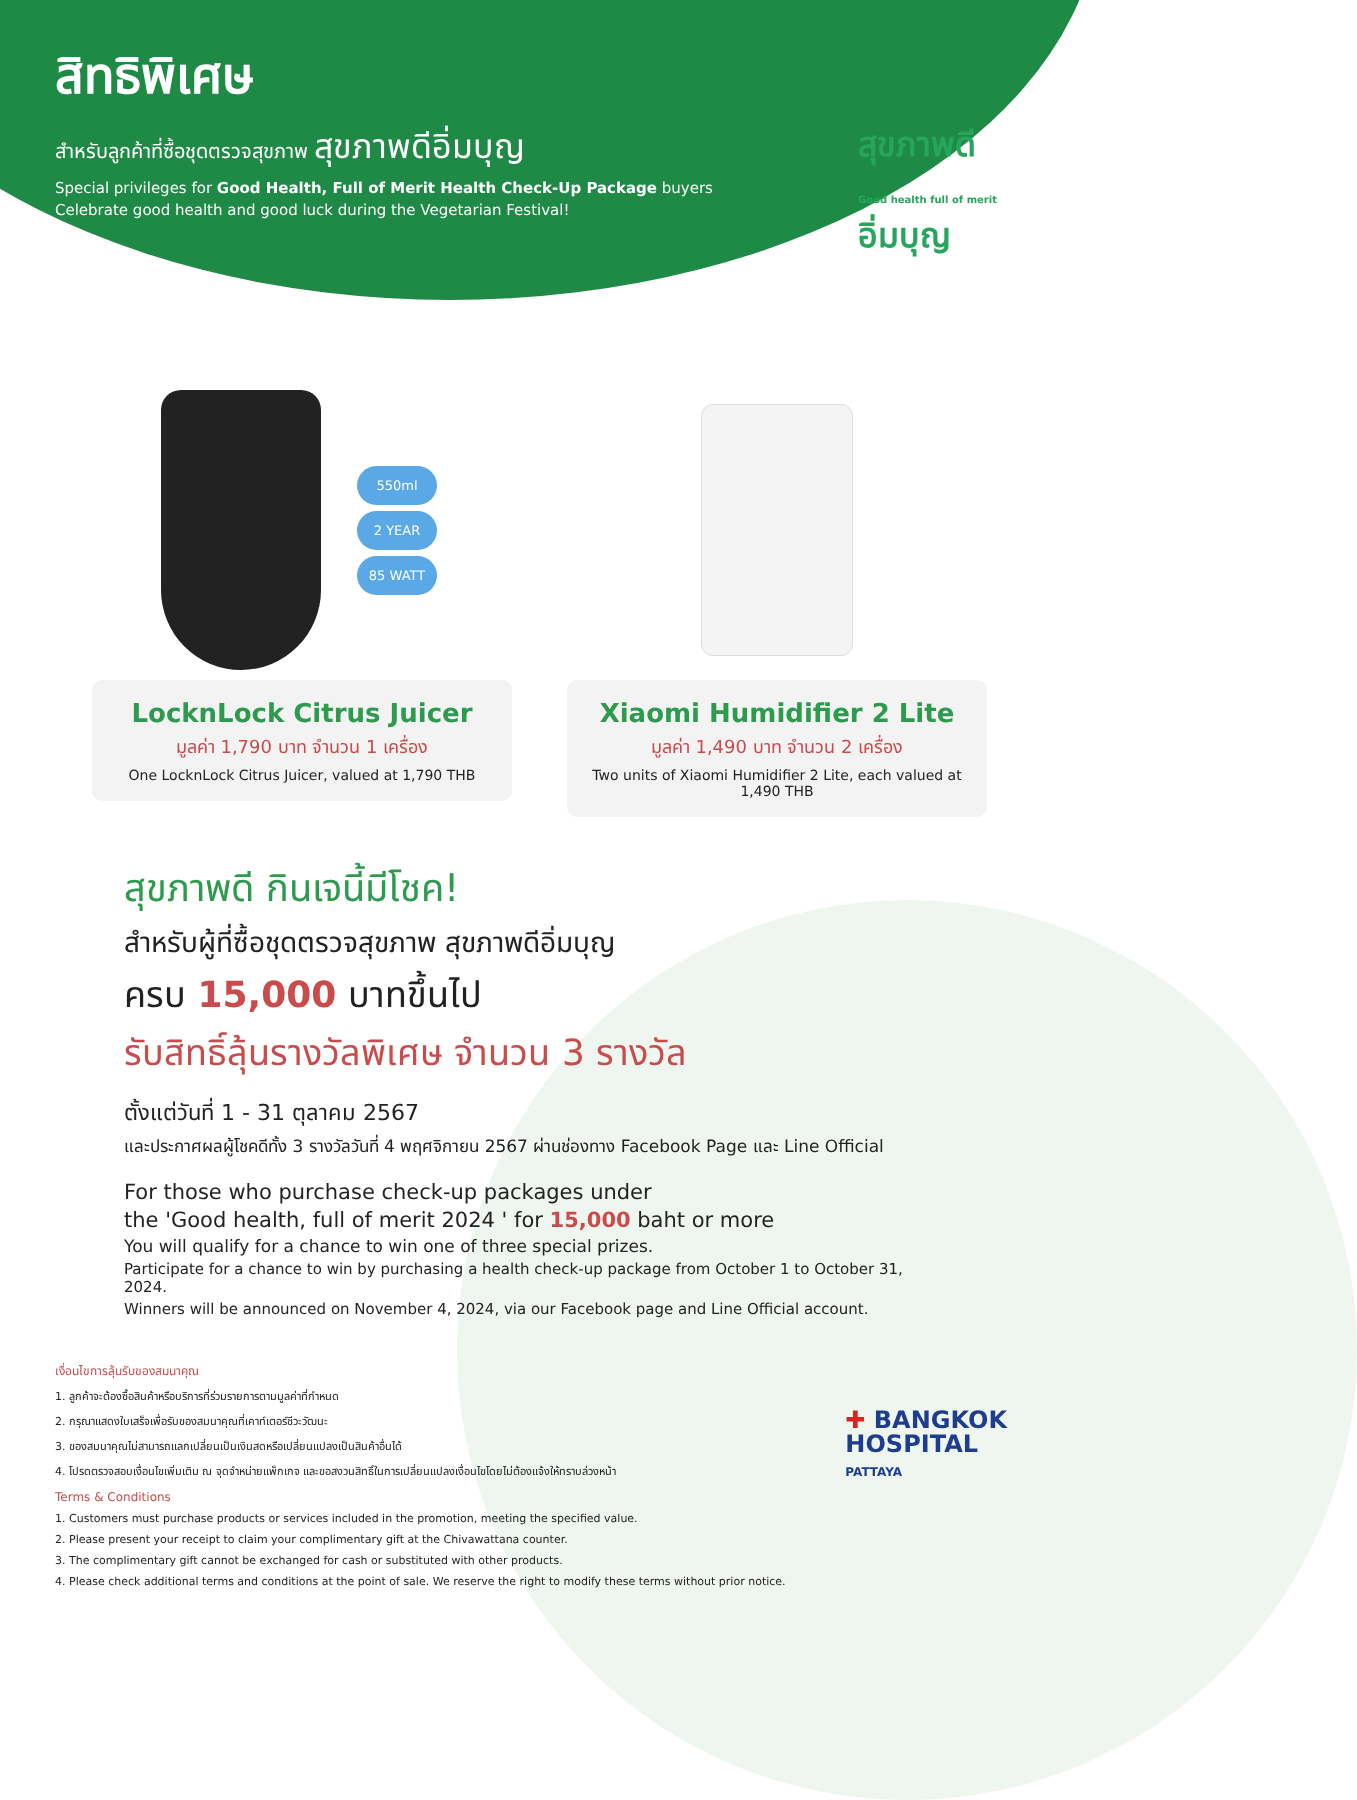สิทธิพิเศษ
สำหรับลูกค้าที่ซื้อชุดตรวจสุขภาพ สุขภาพดีอิ่มบุญ
Special privileges for Good Health, Full of Merit Health Check-Up Package buyers
Celebrate good health and good luck during the Vegetarian Festival!
สุขภาพดี
Good health full of merit
อิ่มบุญ
550ml
2 YEAR
85 WATT
LocknLock Citrus Juicer
มูลค่า 1,790 บาท จำนวน 1 เครื่อง
One LocknLock Citrus Juicer, valued at 1,790 THB
Xiaomi Humidifier 2 Lite
มูลค่า 1,490 บาท จำนวน 2 เครื่อง
Two units of Xiaomi Humidifier 2 Lite, each valued at 1,490 THB
สุขภาพดี กินเจนี้มีโชค!
สำหรับผู้ที่ซื้อชุดตรวจสุขภาพ สุขภาพดีอิ่มบุญ
ครบ 15,000 บาทขึ้นไป
รับสิทธิ์ลุ้นรางวัลพิเศษ จำนวน 3 รางวัล
ตั้งแต่วันที่ 1 - 31 ตุลาคม 2567
และประกาศผลผู้โชคดีทั้ง 3 รางวัลวันที่ 4 พฤศจิกายน 2567 ผ่านช่องทาง Facebook Page และ Line Official
For those who purchase check-up packages under
the 'Good health, full of merit 2024 ' for 15,000 baht or more
You will qualify for a chance to win one of three special prizes.
Participate for a chance to win by purchasing a health check-up package from October 1 to October 31, 2024.
Winners will be announced on November 4, 2024, via our Facebook page and Line Official account.
เงื่อนไขการลุ้นรับของสมนาคุณ
1. ลูกค้าจะต้องซื้อสินค้าหรือบริการที่ร่วมรายการตามมูลค่าที่กำหนด
2. กรุณาแสดงใบเสร็จเพื่อรับของสมนาคุณที่เคาท์เตอร์ชีวะวัฒนะ
3. ของสมนาคุณไม่สามารถแลกเปลี่ยนเป็นเงินสดหรือเปลี่ยนแปลงเป็นสินค้าอื่นได้
4. โปรดตรวจสอบเงื่อนไขเพิ่มเติม ณ จุดจำหน่ายแพ็กเกจ และขอสงวนสิทธิ์ในการเปลี่ยนแปลงเงื่อนไขโดยไม่ต้องแจ้งให้ทราบล่วงหน้า
Terms & Conditions
1. Customers must purchase products or services included in the promotion, meeting the specified value.
2. Please present your receipt to claim your complimentary gift at the Chivawattana counter.
3. The complimentary gift cannot be exchanged for cash or substituted with other products.
4. Please check additional terms and conditions at the point of sale. We reserve the right to modify these terms without prior notice.
✚ BANGKOK
HOSPITAL
PATTAYA